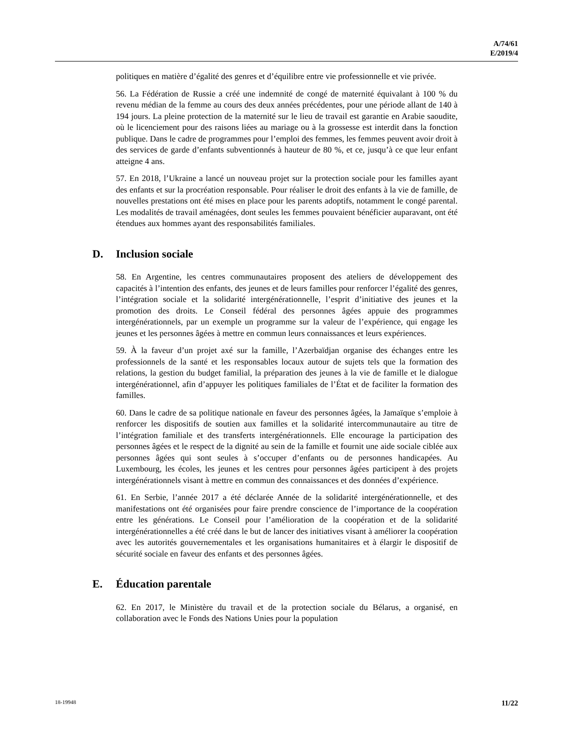A/74/61
E/2019/4
politiques en matière d’égalité des genres et d’équilibre entre vie professionnelle et vie privée.
56. La Fédération de Russie a créé une indemnité de congé de maternité équivalant à 100 % du revenu médian de la femme au cours des deux années précédentes, pour une période allant de 140 à 194 jours. La pleine protection de la maternité sur le lieu de travail est garantie en Arabie saoudite, où le licenciement pour des raisons liées au mariage ou à la grossesse est interdit dans la fonction publique. Dans le cadre de programmes pour l’emploi des femmes, les femmes peuvent avoir droit à des services de garde d’enfants subventionnés à hauteur de 80 %, et ce, jusqu’à ce que leur enfant atteigne 4 ans.
57. En 2018, l’Ukraine a lancé un nouveau projet sur la protection sociale pour les familles ayant des enfants et sur la procréation responsable. Pour réaliser le droit des enfants à la vie de famille, de nouvelles prestations ont été mises en place pour les parents adoptifs, notamment le congé parental. Les modalités de travail aménagées, dont seules les femmes pouvaient bénéficier auparavant, ont été étendues aux hommes ayant des responsabilités familiales.
D. Inclusion sociale
58. En Argentine, les centres communautaires proposent des ateliers de développement des capacités à l’intention des enfants, des jeunes et de leurs familles pour renforcer l’égalité des genres, l’intégration sociale et la solidarité intergénérationnelle, l’esprit d’initiative des jeunes et la promotion des droits. Le Conseil fédéral des personnes âgées appuie des programmes intergénérationnels, par un exemple un programme sur la valeur de l’expérience, qui engage les jeunes et les personnes âgées à mettre en commun leurs connaissances et leurs expériences.
59. À la faveur d’un projet axé sur la famille, l’Azerbaïdjan organise des échanges entre les professionnels de la santé et les responsables locaux autour de sujets tels que la formation des relations, la gestion du budget familial, la préparation des jeunes à la vie de famille et le dialogue intergénérationnel, afin d’appuyer les politiques familiales de l’État et de faciliter la formation des familles.
60. Dans le cadre de sa politique nationale en faveur des personnes âgées, la Jamaïque s’emploie à renforcer les dispositifs de soutien aux familles et la solidarité intercommunautaire au titre de l’intégration familiale et des transferts intergénérationnels. Elle encourage la participation des personnes âgées et le respect de la dignité au sein de la famille et fournit une aide sociale ciblée aux personnes âgées qui sont seules à s’occuper d’enfants ou de personnes handicapées. Au Luxembourg, les écoles, les jeunes et les centres pour personnes âgées participent à des projets intergénérationnels visant à mettre en commun des connaissances et des données d’expérience.
61. En Serbie, l’année 2017 a été déclarée Année de la solidarité intergénérationnelle, et des manifestations ont été organisées pour faire prendre conscience de l’importance de la coopération entre les générations. Le Conseil pour l’amélioration de la coopération et de la solidarité intergénérationnelles a été créé dans le but de lancer des initiatives visant à améliorer la coopération avec les autorités gouvernementales et les organisations humanitaires et à élargir le dispositif de sécurité sociale en faveur des enfants et des personnes âgées.
E. Éducation parentale
62. En 2017, le Ministère du travail et de la protection sociale du Bélarus, a organisé, en collaboration avec le Fonds des Nations Unies pour la population
18-19948 11/22